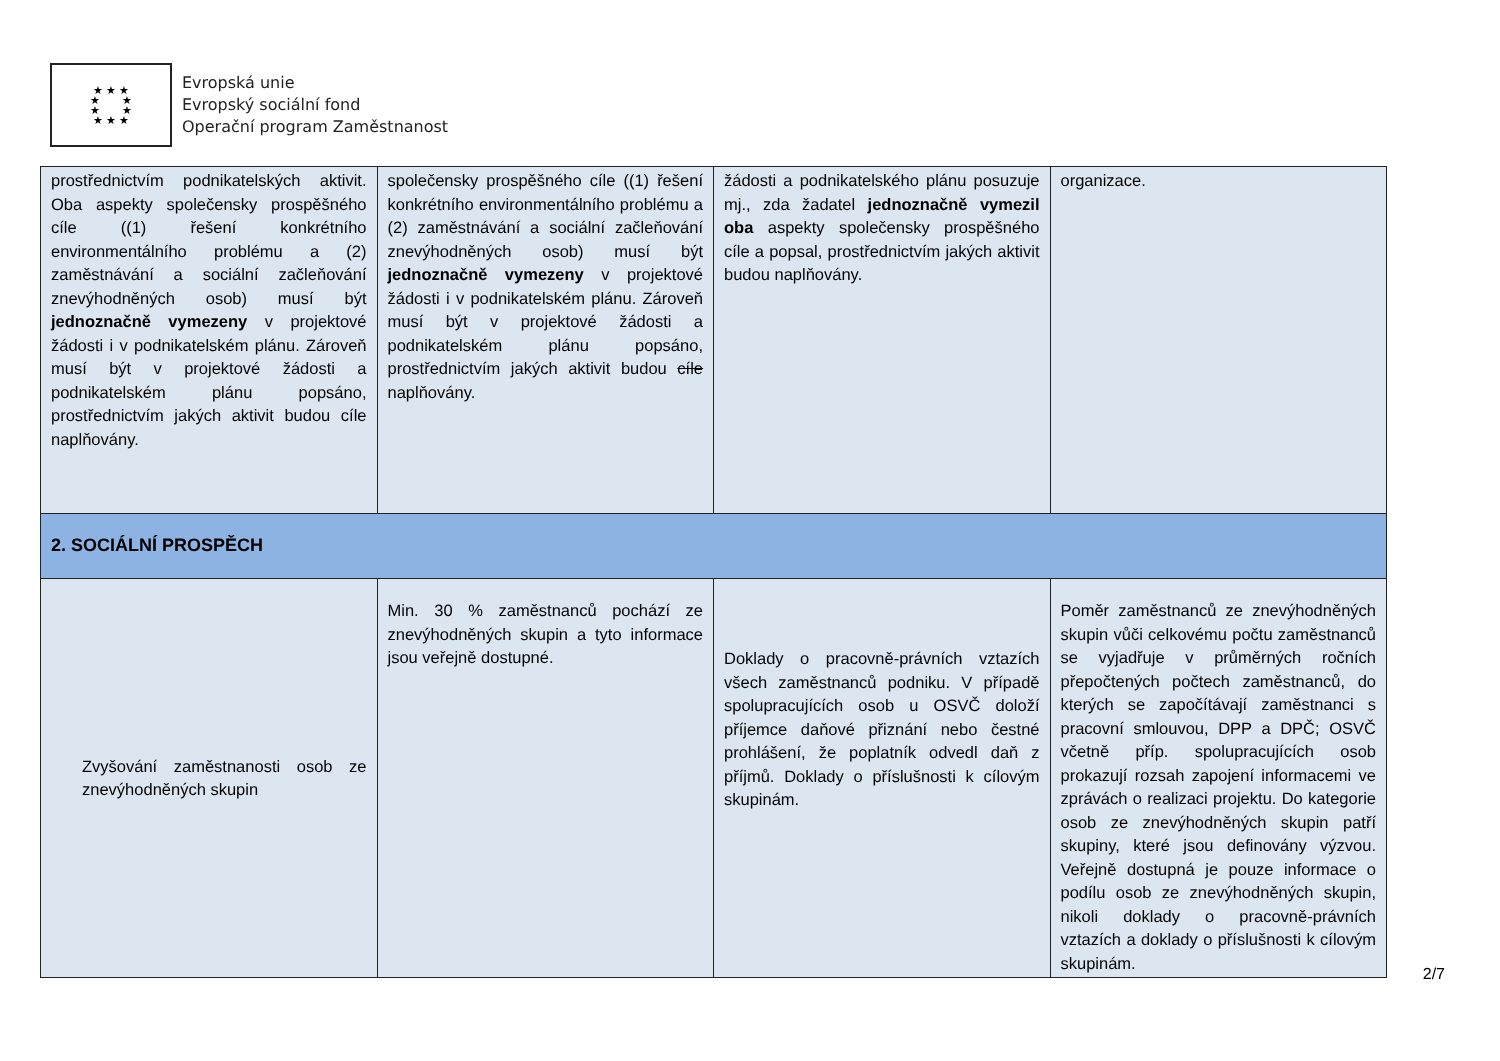★ ★ ★
★ ★
★ ★
★ ★ ★
Evropská unie
Evropský sociální fond
Operační program Zaměstnanost
| prostřednictvím podnikatelských aktivit. Oba aspekty společensky prospěšného cíle ((1) řešení konkrétního environmentálního problému a (2) zaměstnávání a sociální začleňování znevýhodněných osob) musí být jednoznačně vymezeny v projektové žádosti i v podnikatelském plánu. Zároveň musí být v projektové žádosti a podnikatelském plánu popsáno, prostřednictvím jakých aktivit budou cíle naplňovány. | společensky prospěšného cíle ((1) řešení konkrétního environmentálního problému a (2) zaměstnávání a sociální začleňování znevýhodněných osob) musí být jednoznačně vymezeny v projektové žádosti i v podnikatelském plánu. Zároveň musí být v projektové žádosti a podnikatelském plánu popsáno, prostřednictvím jakých aktivit budou cíle naplňovány. | žádosti a podnikatelského plánu posuzuje mj., zda žadatel jednoznačně vymezil oba aspekty společensky prospěšného cíle a popsal, prostřednictvím jakých aktivit budou naplňovány. | organizace. |
| 2. SOCIÁLNÍ PROSPĚCH | | | |
| Zvyšování zaměstnanosti osob ze znevýhodněných skupin | Min. 30 % zaměstnanců pochází ze znevýhodněných skupin a tyto informace jsou veřejně dostupné. | Doklady o pracovně-právních vztazích všech zaměstnanců podniku. V případě spolupracujících osob u OSVČ doloží příjemce daňové přiznání nebo čestné prohlášení, že poplatník odvedl daň z příjmů. Doklady o příslušnosti k cílovým skupinám. | Poměr zaměstnanců ze znevýhodněných skupin vůči celkovému počtu zaměstnanců se vyjadřuje v průměrných ročních přepočtených počtech zaměstnanců, do kterých se započítávají zaměstnanci s pracovní smlouvou, DPP a DPČ; OSVČ včetně příp. spolupracujících osob prokazují rozsah zapojení informacemi ve zprávách o realizaci projektu. Do kategorie osob ze znevýhodněných skupin patří skupiny, které jsou definovány výzvou. Veřejně dostupná je pouze informace o podílu osob ze znevýhodněných skupin, nikoli doklady o pracovně-právních vztazích a doklady o příslušnosti k cílovým skupinám. |
2/7